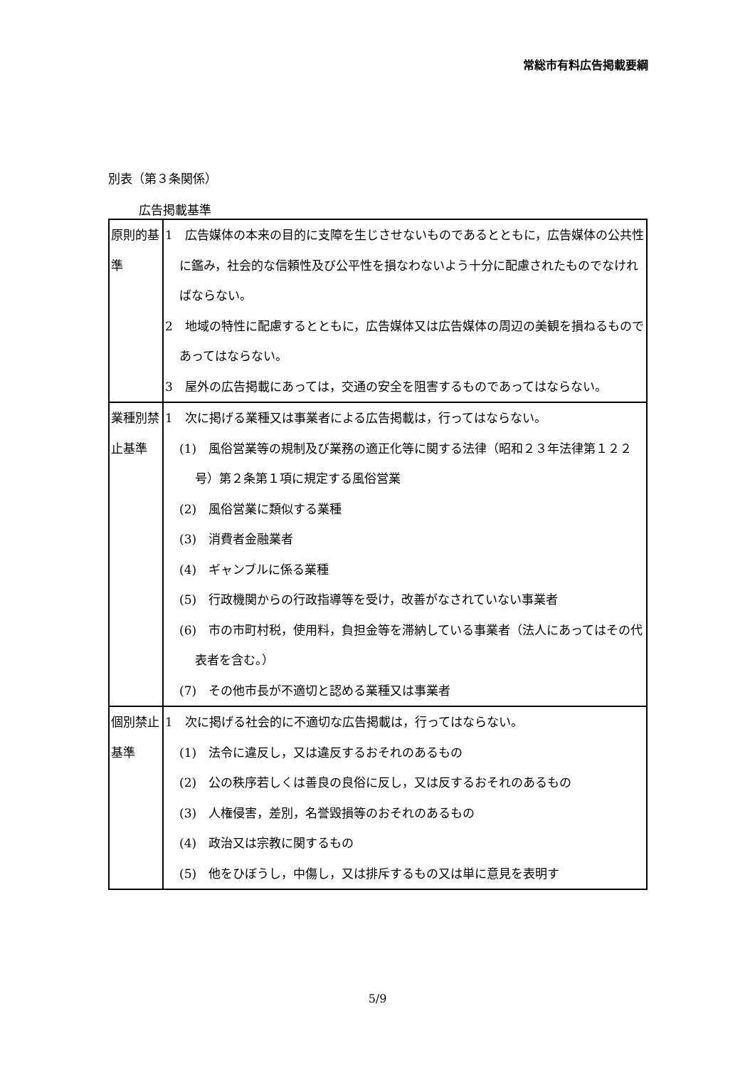常総市有料広告掲載要綱
別表（第３条関係）
広告掲載基準
| 原則的基準 | 1 広告媒体の本来の目的に支障を生じさせないものであるとともに，広告媒体の公共性に鑑み，社会的な信頼性及び公平性を損なわないよう十分に配慮されたものでなければならない。 2 地域の特性に配慮するとともに，広告媒体又は広告媒体の周辺の美観を損ねるものであってはならない。 3 屋外の広告掲載にあっては，交通の安全を阻害するものであってはならない。 |
| 業種別禁止基準 | 1 次に掲げる業種又は事業者による広告掲載は，行ってはならない。 (1) 風俗営業等の規制及び業務の適正化等に関する法律（昭和２３年法律第１２２号）第２条第１項に規定する風俗営業 (2) 風俗営業に類似する業種 (3) 消費者金融業者 (4) ギャンブルに係る業種 (5) 行政機関からの行政指導等を受け，改善がなされていない事業者 (6) 市の市町村税，使用料，負担金等を滞納している事業者（法人にあってはその代表者を含む。） (7) その他市長が不適切と認める業種又は事業者 |
| 個別禁止基準 | 1 次に掲げる社会的に不適切な広告掲載は，行ってはならない。 (1) 法令に違反し，又は違反するおそれのあるもの (2) 公の秩序若しくは善良の良俗に反し，又は反するおそれのあるもの (3) 人権侵害，差別，名誉毀損等のおそれのあるもの (4) 政治又は宗教に関するもの (5) 他をひぼうし，中傷し，又は排斥するもの又は単に意見を表明す |
5/9